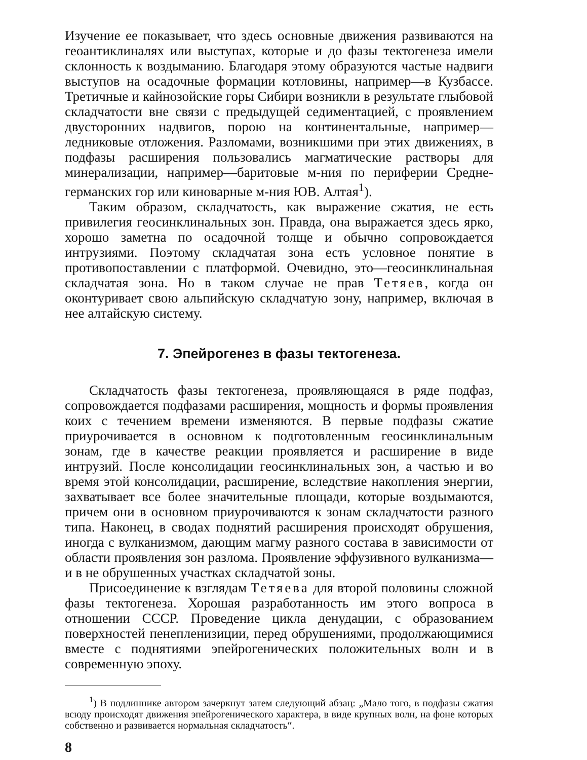Изучение ее показывает, что здесь основные движения развиваются на геоантиклиналях или выступах, которые и до фазы тектогенеза имели склонность к воздыманию. Благодаря этому образуются частые надвиги выступов на осадочные формации котловины, например—в Кузбассе. Третичные и кайнозойские горы Сибири возникли в результате глыбовой складчатости вне связи с предыдущей седиментацией, с проявлением двусторонних надвигов, порою на континентальные, например—ледниковые отложения. Разломами, возникшими при этих движениях, в подфазы расширения пользовались магматические растворы для минерализации, например—баритовые м-ния по периферии Средне-германских гор или киноварные м-ния ЮВ. Алтая<sup>1</sup>).
Таким образом, складчатость, как выражение сжатия, не есть привилегия геосинклинальных зон. Правда, она выражается здесь ярко, хорошо заметна по осадочной толще и обычно сопровождается интрузиями. Поэтому складчатая зона есть условное понятие в противопоставлении с платформой. Очевидно, это—геосинклинальная складчатая зона. Но в таком случае не прав Тетяев, когда он оконтуривает свою альпийскую складчатую зону, например, включая в нее алтайскую систему.
7. Эпейрогенез в фазы тектогенеза.
Складчатость фазы тектогенеза, проявляющаяся в ряде подфаз, сопровождается подфазами расширения, мощность и формы проявления коих с течением времени изменяются. В первые подфазы сжатие приурочивается в основном к подготовленным геосинклинальным зонам, где в качестве реакции проявляется и расширение в виде интрузий. После консолидации геосинклинальных зон, а частью и во время этой консолидации, расширение, вследствие накопления энергии, захватывает все более значительные площади, которые воздымаются, причем они в основном приурочиваются к зонам складчатости разного типа. Наконец, в сводах поднятий расширения происходят обрушения, иногда с вулканизмом, дающим магму разного состава в зависимости от области проявления зон разлома. Проявление эффузивного вулканизма—и в не обрушенных участках складчатой зоны.
Присоединение к взглядам Тетяева для второй половины сложной фазы тектогенеза. Хорошая разработанность им этого вопроса в отношении СССР. Проведение цикла денудации, с образованием поверхностей пенепленизиции, перед обрушениями, продолжающимися вместе с поднятиями эпейрогенических положительных волн и в современную эпоху.
<sup>1</sup>) В подлиннике автором зачеркнут затем следующий абзац: „Мало того, в подфазы сжатия всюду происходят движения эпейрогенического характера, в виде крупных волн, на фоне которых собственно и развивается нормальная складчатость“.
8